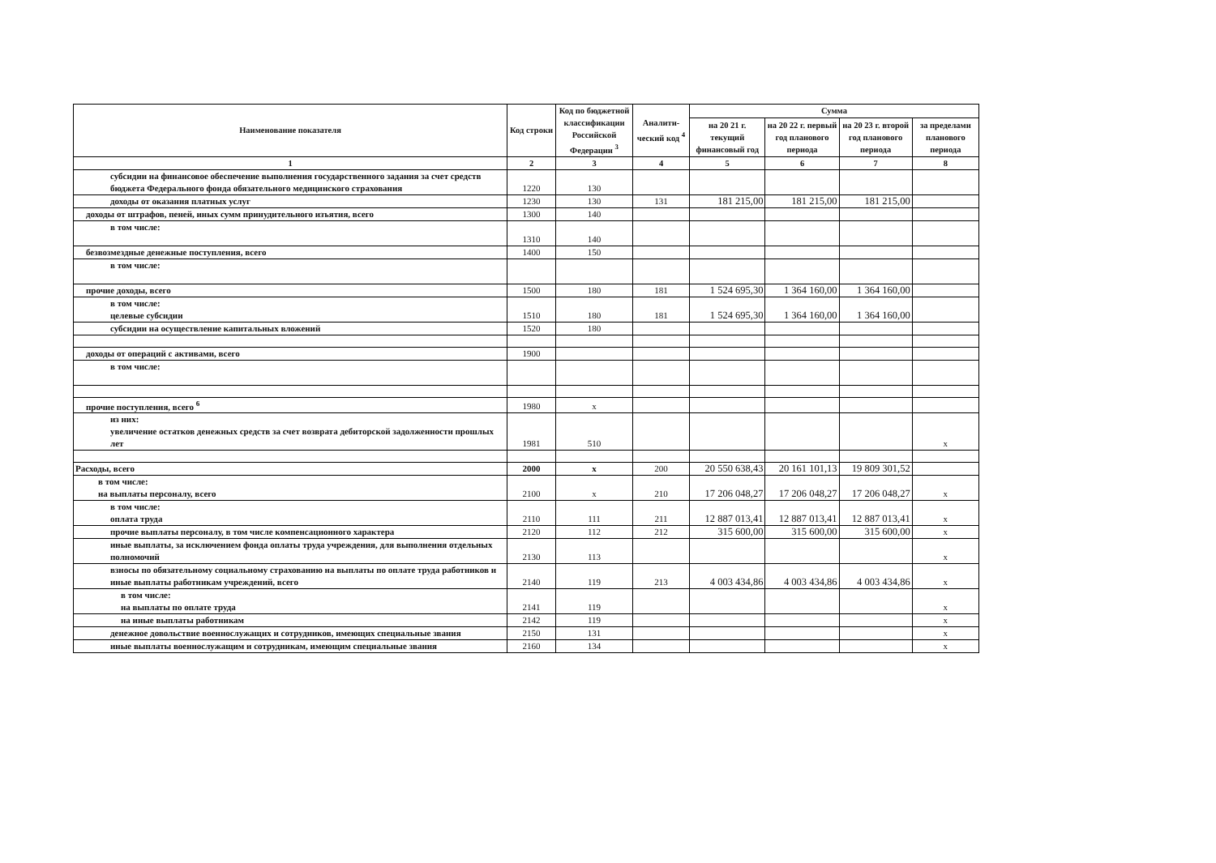| Наименование показателя | Код строки | Код по бюджетной классификации Российской Федерации <sup>3</sup> | Аналити-ческий код <sup>4</sup> | Сумма | | | |
| --- | --- | --- | --- | --- | --- | --- | --- |
| | | | | на 20 21 г. текущий финансовый год | на 20 22 г. первый год планового периода | на 20 23 г. второй год планового периода | за пределами планового периода |
| 1 | 2 | 3 | 4 | 5 | 6 | 7 | 8 |
| субсидии на финансовое обеспечение выполнения государственного задания за счет средств бюджета Федерального фонда обязательного медицинского страхования | 1220 | 130 | | | | | |
| доходы от оказания платных услуг | 1230 | 130 | 131 | 181 215,00 | 181 215,00 | 181 215,00 | |
| доходы от штрафов, пеней, иных сумм принудительного изъятия, всего | 1300 | 140 | | | | | |
| в том числе: | 1310 | 140 | | | | | |
| безвозмездные денежные поступления, всего | 1400 | 150 | | | | | |
| в том числе: | | | | | | | |
| прочие доходы, всего | 1500 | 180 | 181 | 1 524 695,30 | 1 364 160,00 | 1 364 160,00 | |
| в том числе: целевые субсидии | 1510 | 180 | 181 | 1 524 695,30 | 1 364 160,00 | 1 364 160,00 | |
| субсидии на осуществление капитальных вложений | 1520 | 180 | | | | | |
| доходы от операций с активами, всего | 1900 | | | | | | |
| в том числе: | | | | | | | |
| прочие поступления, всего <sup>6</sup> | 1980 | x | | | | | |
| из них: увеличение остатков денежных средств за счет возврата дебиторской задолженности прошлых лет | 1981 | 510 | | | | | x |
| Расходы, всего | 2000 | x | 200 | 20 550 638,43 | 20 161 101,13 | 19 809 301,52 | |
| в том числе: на выплаты персоналу, всего | 2100 | x | 210 | 17 206 048,27 | 17 206 048,27 | 17 206 048,27 | x |
| в том числе: оплата труда | 2110 | 111 | 211 | 12 887 013,41 | 12 887 013,41 | 12 887 013,41 | x |
| прочие выплаты персоналу, в том числе компенсационного характера | 2120 | 112 | 212 | 315 600,00 | 315 600,00 | 315 600,00 | x |
| иные выплаты, за исключением фонда оплаты труда учреждения, для выполнения отдельных полномочий | 2130 | 113 | | | | | x |
| взносы по обязательному социальному страхованию на выплаты по оплате труда работников и иные выплаты работникам учреждений, всего | 2140 | 119 | 213 | 4 003 434,86 | 4 003 434,86 | 4 003 434,86 | x |
| в том числе: на выплаты по оплате труда | 2141 | 119 | | | | | x |
| на иные выплаты работникам | 2142 | 119 | | | | | x |
| денежное довольствие военнослужащих и сотрудников, имеющих специальные звания | 2150 | 131 | | | | | x |
| иные выплаты военнослужащим и сотрудникам, имеющим специальные звания | 2160 | 134 | | | | | x |